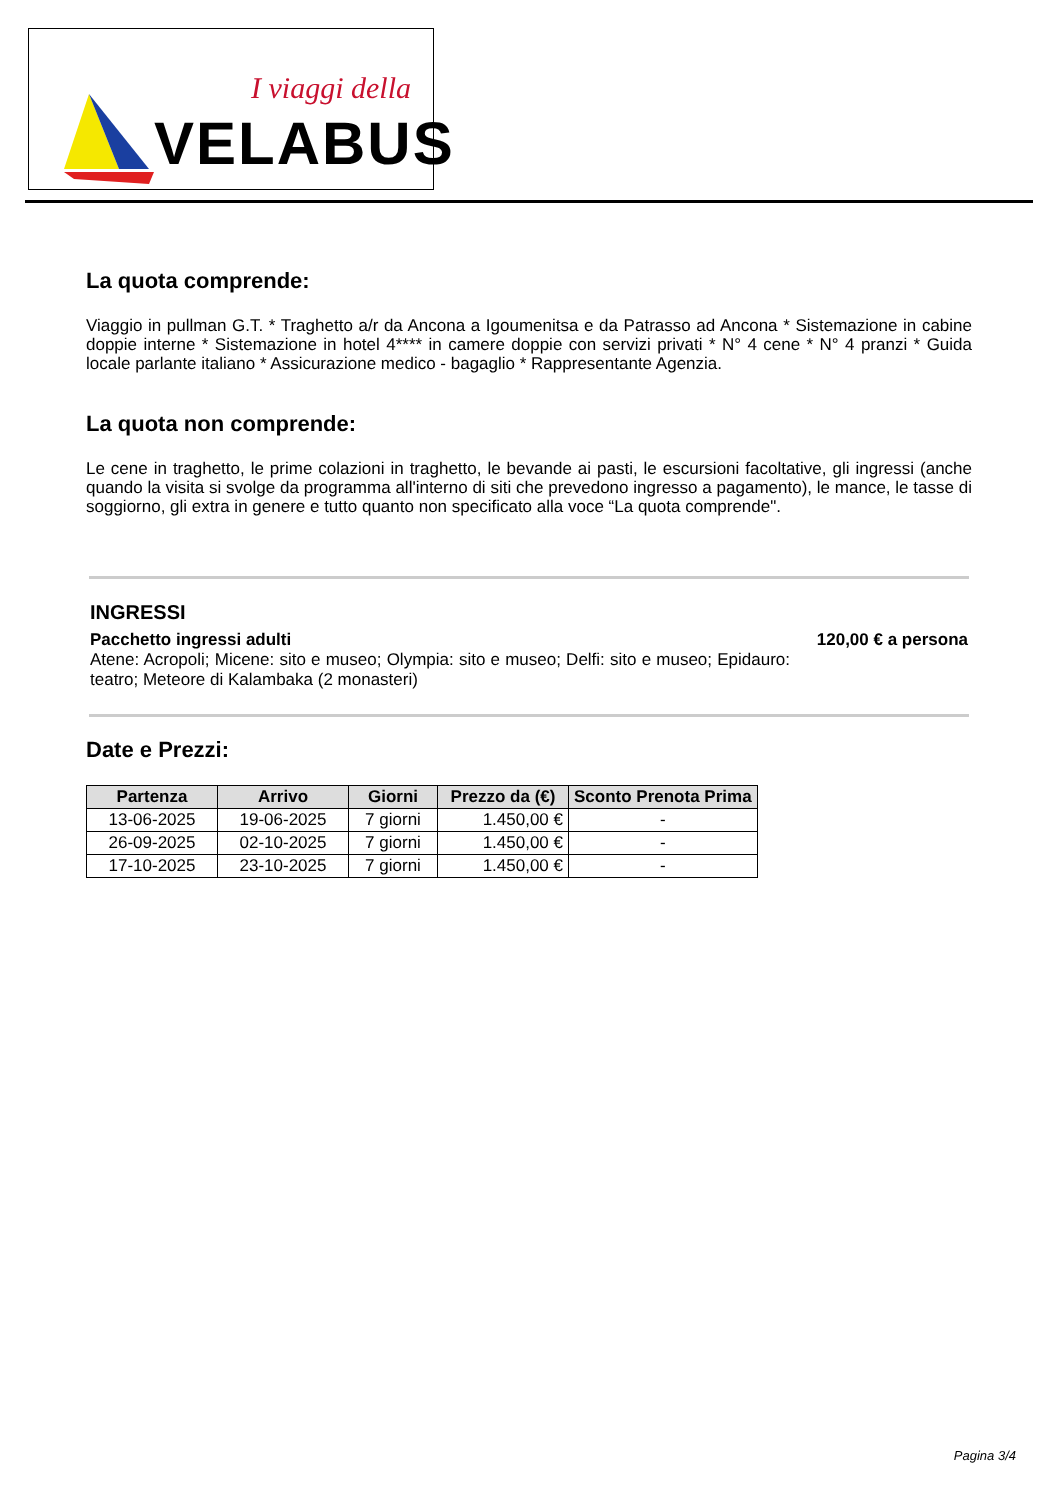I viaggi della
VELABUS
La quota comprende:
Viaggio in pullman G.T. * Traghetto a/r da Ancona a Igoumenitsa e da Patrasso ad Ancona * Sistemazione in cabine doppie interne * Sistemazione in hotel 4**** in camere doppie con servizi privati * N° 4 cene * N° 4 pranzi * Guida locale parlante italiano * Assicurazione medico - bagaglio * Rappresentante Agenzia.
La quota non comprende:
Le cene in traghetto, le prime colazioni in traghetto, le bevande ai pasti, le escursioni facoltative, gli ingressi (anche quando la visita si svolge da programma all'interno di siti che prevedono ingresso a pagamento), le mance, le tasse di soggiorno, gli extra in genere e tutto quanto non specificato alla voce “La quota comprende".
INGRESSI
Pacchetto ingressi adulti
Atene: Acropoli; Micene: sito e museo; Olympia: sito e museo; Delfi: sito e museo; Epidauro: teatro; Meteore di Kalambaka (2 monasteri)
120,00 € a persona
Date e Prezzi:
| Partenza | Arrivo | Giorni | Prezzo da (€) | Sconto Prenota Prima |
| --- | --- | --- | --- | --- |
| 13-06-2025 | 19-06-2025 | 7 giorni | 1.450,00 € | - |
| 26-09-2025 | 02-10-2025 | 7 giorni | 1.450,00 € | - |
| 17-10-2025 | 23-10-2025 | 7 giorni | 1.450,00 € | - |
Pagina 3/4